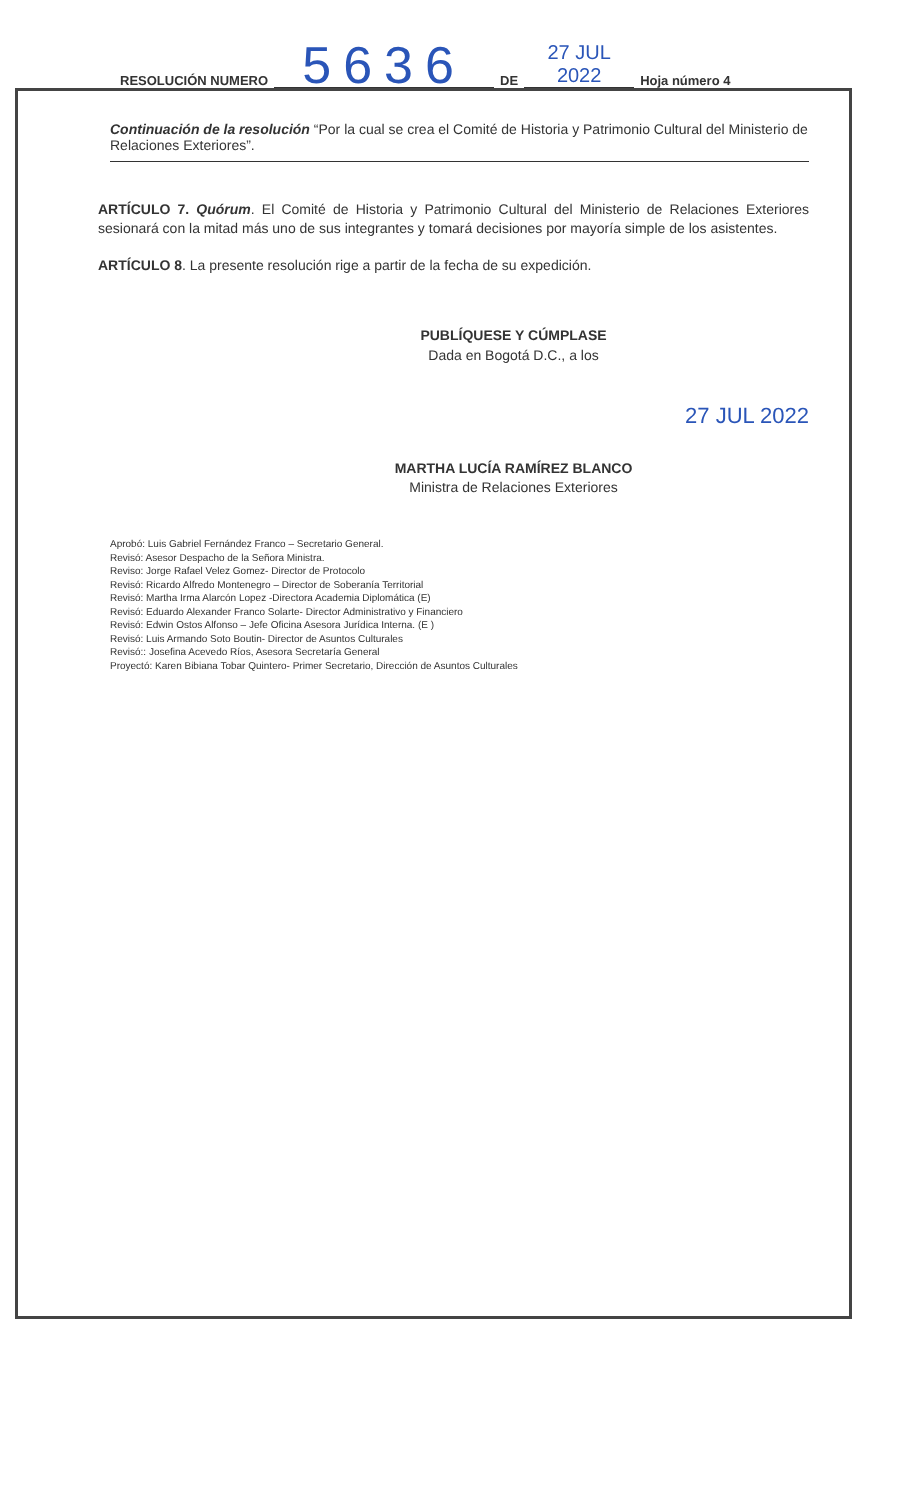RESOLUCIÓN NUMERO 5636 DE 27 JUL 2022 Hoja número 4
Continuación de la resolución “Por la cual se crea el Comité de Historia y Patrimonio Cultural del Ministerio de Relaciones Exteriores”.
ARTÍCULO 7. Quórum. El Comité de Historia y Patrimonio Cultural del Ministerio de Relaciones Exteriores sesionará con la mitad más uno de sus integrantes y tomará decisiones por mayoría simple de los asistentes.
ARTÍCULO 8. La presente resolución rige a partir de la fecha de su expedición.
PUBLÍQUESE Y CÚMPLASE
Dada en Bogotá D.C., a los
27 JUL 2022
MARTHA LUCÍA RAMÍREZ BLANCO
Ministra de Relaciones Exteriores
Aprobó: Luis Gabriel Fernández Franco – Secretario General.
Revisó: Asesor Despacho de la Señora Ministra.
Reviso: Jorge Rafael Velez Gomez- Director de Protocolo
Revisó: Ricardo Alfredo Montenegro – Director de Soberanía Territorial
Revisó: Martha Irma Alarcón Lopez -Directora Academia Diplomática (E)
Revisó: Eduardo Alexander Franco Solarte- Director Administrativo y Financiero
Revisó: Edwin Ostos Alfonso – Jefe Oficina Asesora Jurídica Interna. (E )
Revisó: Luis Armando Soto Boutin- Director de Asuntos Culturales
Revisó:: Josefina Acevedo Ríos, Asesora Secretaría General
Proyectó: Karen Bibiana Tobar Quintero- Primer Secretario, Dirección de Asuntos Culturales